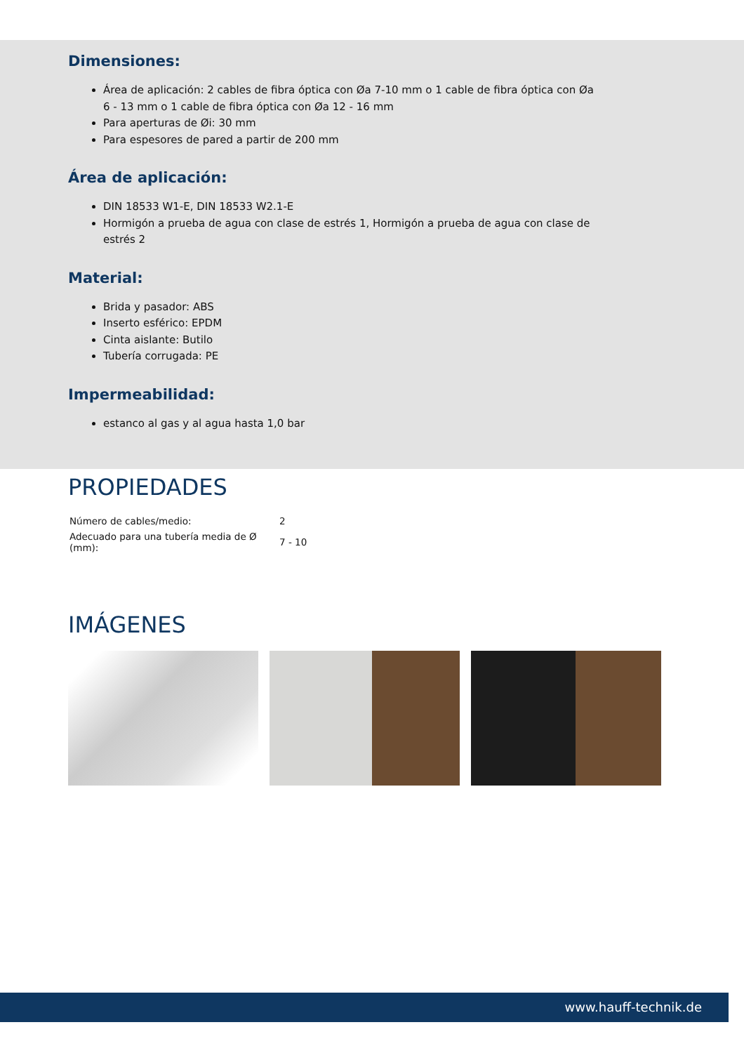Dimensiones:
Área de aplicación: 2 cables de fibra óptica con Øa 7-10 mm o 1 cable de fibra óptica con Øa 6 - 13 mm o 1 cable de fibra óptica con Øa 12 - 16 mm
Para aperturas de Øi: 30 mm
Para espesores de pared a partir de 200 mm
Área de aplicación:
DIN 18533 W1-E, DIN 18533 W2.1-E
Hormigón a prueba de agua con clase de estrés 1, Hormigón a prueba de agua con clase de estrés 2
Material:
Brida y pasador: ABS
Inserto esférico: EPDM
Cinta aislante: Butilo
Tubería corrugada: PE
Impermeabilidad:
estanco al gas y al agua hasta 1,0 bar
PROPIEDADES
| Número de cables/medio: | 2 |
| Adecuado para una tubería media de Ø (mm): | 7 - 10 |
IMÁGENES
www.hauff-technik.de